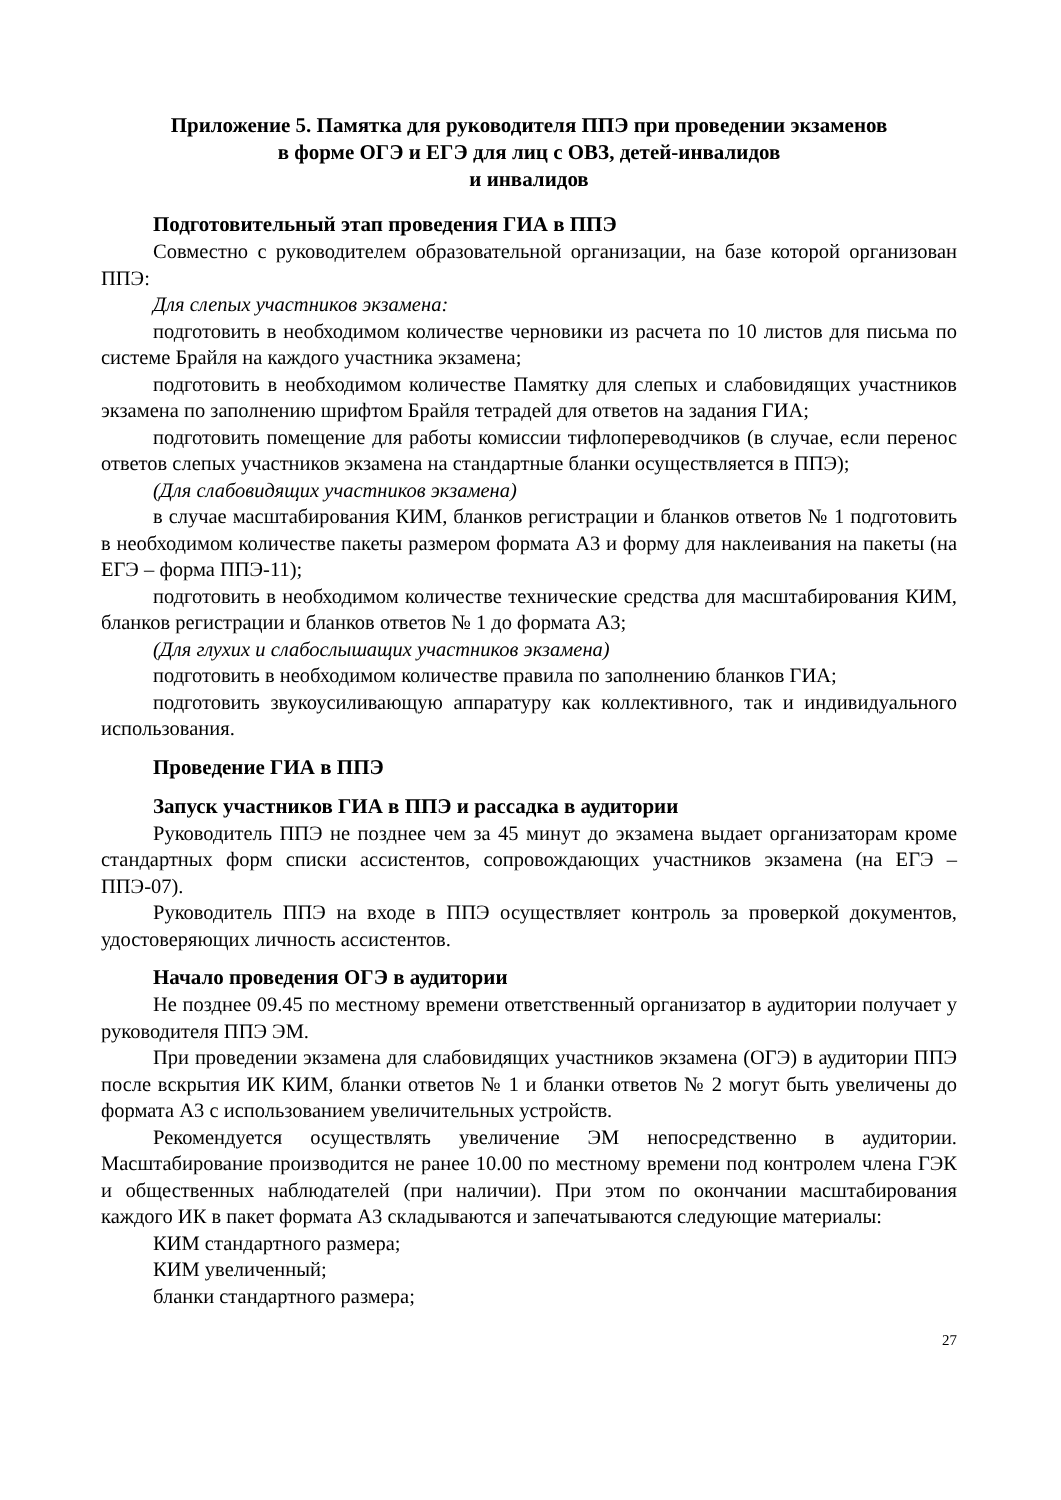Приложение 5. Памятка для руководителя ППЭ при проведении экзаменов
в форме ОГЭ и ЕГЭ для лиц с ОВЗ, детей-инвалидов
и инвалидов
Подготовительный этап проведения ГИА в ППЭ
Совместно с руководителем образовательной организации, на базе которой организован ППЭ:
Для слепых участников экзамена:
подготовить в необходимом количестве черновики из расчета по 10 листов для письма по системе Брайля на каждого участника экзамена;
подготовить в необходимом количестве Памятку для слепых и слабовидящих участников экзамена по заполнению шрифтом Брайля тетрадей для ответов на задания ГИА;
подготовить помещение для работы комиссии тифлопереводчиков (в случае, если перенос ответов слепых участников экзамена на стандартные бланки осуществляется в ППЭ);
(Для слабовидящих участников экзамена)
в случае масштабирования КИМ, бланков регистрации и бланков ответов № 1 подготовить в необходимом количестве пакеты размером формата А3 и форму для наклеивания на пакеты (на ЕГЭ – форма ППЭ-11);
подготовить в необходимом количестве технические средства для масштабирования КИМ, бланков регистрации и бланков ответов № 1 до формата А3;
(Для глухих и слабослышащих участников экзамена)
подготовить в необходимом количестве правила по заполнению бланков ГИА;
подготовить звукоусиливающую аппаратуру как коллективного, так и индивидуального использования.
Проведение ГИА в ППЭ
Запуск участников ГИА в ППЭ и рассадка в аудитории
Руководитель ППЭ не позднее чем за 45 минут до экзамена выдает организаторам кроме стандартных форм списки ассистентов, сопровождающих участников экзамена (на ЕГЭ – ППЭ-07).
Руководитель ППЭ на входе в ППЭ осуществляет контроль за проверкой документов, удостоверяющих личность ассистентов.
Начало проведения ОГЭ в аудитории
Не позднее 09.45 по местному времени ответственный организатор в аудитории получает у руководителя ППЭ ЭМ.
При проведении экзамена для слабовидящих участников экзамена (ОГЭ) в аудитории ППЭ после вскрытия ИК КИМ, бланки ответов № 1 и бланки ответов № 2 могут быть увеличены до формата А3 с использованием увеличительных устройств.
Рекомендуется осуществлять увеличение ЭМ непосредственно в аудитории. Масштабирование производится не ранее 10.00 по местному времени под контролем члена ГЭК и общественных наблюдателей (при наличии). При этом по окончании масштабирования каждого ИК в пакет формата А3 складываются и запечатываются следующие материалы:
КИМ стандартного размера;
КИМ увеличенный;
бланки стандартного размера;
27